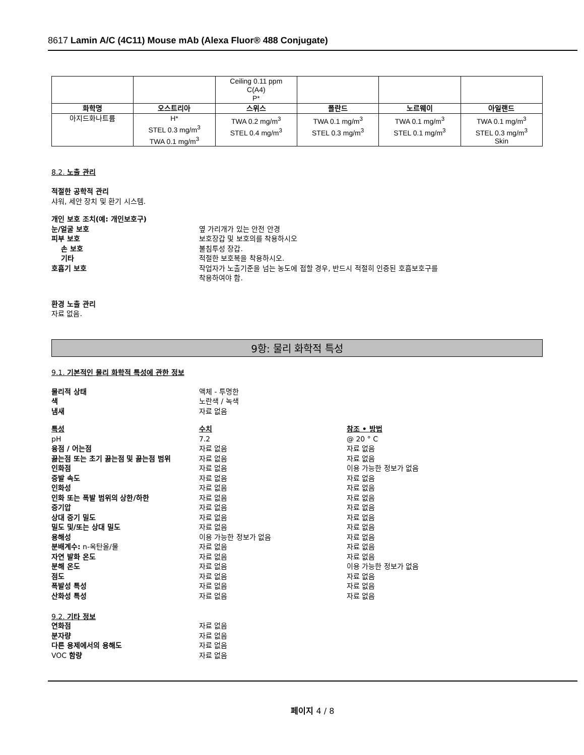8617 Lamin A/C (4C11) Mouse mAb (Alexa Fluor® 488 Conjugate)
| | | Ceiling 0.11 ppm C(A4) P* | | | |
| 화학명 | 오스트리아 | 스위스 | 폴란드 | 노르웨이 | 아일랜드 |
| 아지드화나트륨 | H* STEL 0.3 mg/m<sup>3</sup> TWA 0.1 mg/m<sup>3</sup> | TWA 0.2 mg/m<sup>3</sup> STEL 0.4 mg/m<sup>3</sup> | TWA 0.1 mg/m<sup>3</sup> STEL 0.3 mg/m<sup>3</sup> | TWA 0.1 mg/m<sup>3</sup> STEL 0.1 mg/m<sup>3</sup> | TWA 0.1 mg/m<sup>3</sup> STEL 0.3 mg/m<sup>3</sup> Skin |
8.2. 노출 관리
적절한 공학적 관리
샤워, 세안 장치 및 환기 시스템.
개인 보호 조치(예: 개인보호구)
눈/얼굴 보호 옆 가리개가 있는 안전 안경
피부 보호 보호장갑 및 보호의를 착용하시오
손 보호 불침투성 장갑.
기타 적절한 보호복을 착용하시오.
호흡기 보호 작업자가 노출기준을 넘는 농도에 접할 경우, 반드시 적절히 인증된 호흡보호구를
착용하여야 함.
환경 노출 관리
자료 없음.
9항: 물리 화학적 특성
9.1. 기본적인 물리 화학적 특성에 관한 정보
물리적 상태 액체 - 투명한
색 노란색 / 녹색
냄새 자료 없음
특성 수치 참조 • 방법
pH 7.2 @ 20 ° C
융점 / 어는점 자료 없음 자료 없음
끓는점 또는 초기 끓는점 및 끓는점 범위 자료 없음 자료 없음
인화점 자료 없음 이용 가능한 정보가 없음
증발 속도 자료 없음 자료 없음
인화성 자료 없음 자료 없음
인화 또는 폭발 범위의 상한/하한 자료 없음 자료 없음
증기압 자료 없음 자료 없음
상대 증기 밀도 자료 없음 자료 없음
밀도 및/또는 상대 밀도 자료 없음 자료 없음
용해성 이용 가능한 정보가 없음 자료 없음
분배계수: n-옥탄올/물 자료 없음 자료 없음
자연 발화 온도 자료 없음 자료 없음
분해 온도 자료 없음 이용 가능한 정보가 없음
점도 자료 없음 자료 없음
폭발성 특성 자료 없음 자료 없음
산화성 특성 자료 없음 자료 없음
9.2. 기타 정보
연화점 자료 없음
분자량 자료 없음
다른 용제에서의 용해도 자료 없음
VOC 함량 자료 없음
페이지 4 / 8